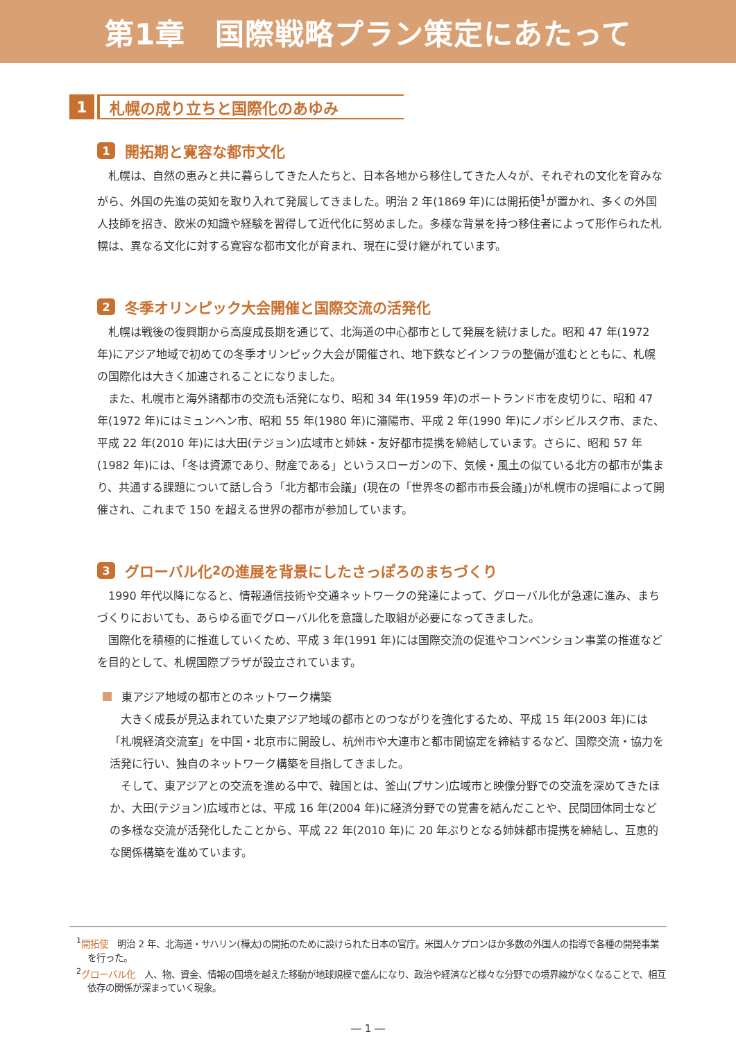第1章　国際戦略プラン策定にあたって
1
札幌の成り立ちと国際化のあゆみ
1 開拓期と寛容な都市文化
札幌は、自然の恵みと共に暮らしてきた人たちと、日本各地から移住してきた人々が、それぞれの文化を育みながら、外国の先進の英知を取り入れて発展してきました。明治 2 年(1869 年)には開拓使<sup>1</sup>が置かれ、多くの外国人技師を招き、欧米の知識や経験を習得して近代化に努めました。多様な背景を持つ移住者によって形作られた札幌は、異なる文化に対する寛容な都市文化が育まれ、現在に受け継がれています。
2 冬季オリンピック大会開催と国際交流の活発化
札幌は戦後の復興期から高度成長期を通じて、北海道の中心都市として発展を続けました。昭和 47 年(1972 年)にアジア地域で初めての冬季オリンピック大会が開催され、地下鉄などインフラの整備が進むとともに、札幌の国際化は大きく加速されることになりました。
また、札幌市と海外諸都市の交流も活発になり、昭和 34 年(1959 年)のポートランド市を皮切りに、昭和 47 年(1972 年)にはミュンヘン市、昭和 55 年(1980 年)に瀋陽市、平成 2 年(1990 年)にノボシビルスク市、また、平成 22 年(2010 年)には大田(テジョン)広域市と姉妹・友好都市提携を締結しています。さらに、昭和 57 年(1982 年)には、「冬は資源であり、財産である」というスローガンの下、気候・風土の似ている北方の都市が集まり、共通する課題について話し合う「北方都市会議」(現在の「世界冬の都市市長会議」)が札幌市の提唱によって開催され、これまで 150 を超える世界の都市が参加しています。
3 グローバル化<sup>2</sup>の進展を背景にしたさっぽろのまちづくり
1990 年代以降になると、情報通信技術や交通ネットワークの発達によって、グローバル化が急速に進み、まちづくりにおいても、あらゆる面でグローバル化を意識した取組が必要になってきました。
国際化を積極的に推進していくため、平成 3 年(1991 年)には国際交流の促進やコンベンション事業の推進などを目的として、札幌国際プラザが設立されています。
東アジア地域の都市とのネットワーク構築
大きく成長が見込まれていた東アジア地域の都市とのつながりを強化するため、平成 15 年(2003 年)には「札幌経済交流室」を中国・北京市に開設し、杭州市や大連市と都市間協定を締結するなど、国際交流・協力を活発に行い、独自のネットワーク構築を目指してきました。
そして、東アジアとの交流を進める中で、韓国とは、釜山(プサン)広域市と映像分野での交流を深めてきたほか、大田(テジョン)広域市とは、平成 16 年(2004 年)に経済分野での覚書を結んだことや、民間団体同士などの多様な交流が活発化したことから、平成 22 年(2010 年)に 20 年ぶりとなる姉妹都市提携を締結し、互恵的な関係構築を進めています。
<sup>1</sup> 開拓使　明治 2 年、北海道・サハリン(樺太)の開拓のために設けられた日本の官庁。米国人ケプロンほか多数の外国人の指導で各種の開発事業を行った。
<sup>2</sup> グローバル化　人、物、資金、情報の国境を越えた移動が地球規模で盛んになり、政治や経済など様々な分野での境界線がなくなることで、相互依存の関係が深まっていく現象。
― 1 ―